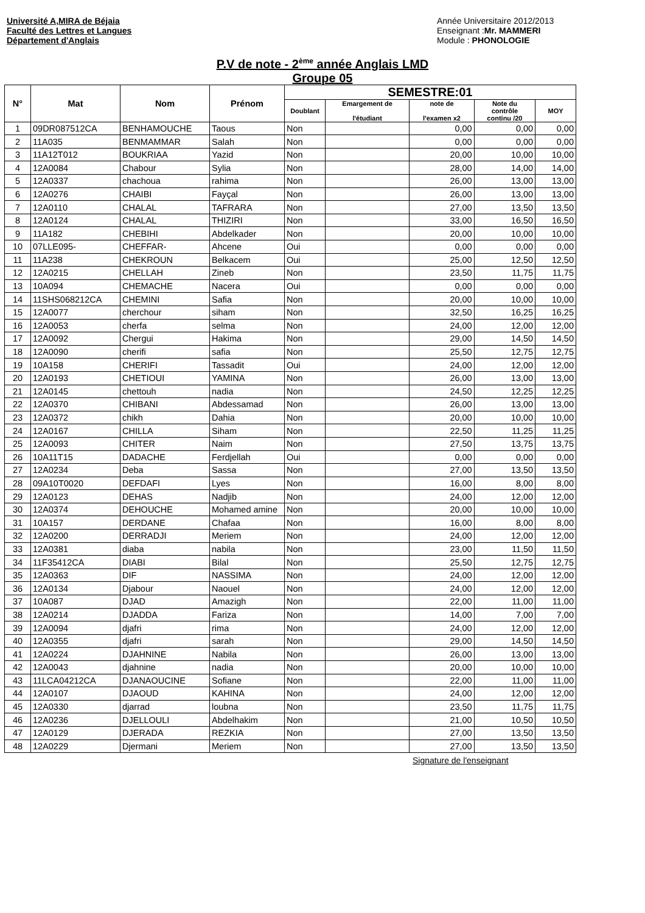Université A,MIRA de Béjaia
Faculté des Lettres et Langues
Département d'Anglais
Année Universitaire 2012/2013
Enseignant :Mr. MAMMERI
Module : PHONOLOGIE
P.V de note - 2<sup>ème</sup> année Anglais LMD
Groupe 05
| N° | Mat | Nom | Prénom | SEMESTRE:01 | | | | |
| --- | --- | --- | --- | --- | --- | --- | --- | --- |
| | | | | Doublant | Emargement de l'étudiant | note de l'examen x2 | Note du contrôle continu /20 | MOY |
| 1 | 09DR087512CA | BENHAMOUCHE | Taous | Non | | 0,00 | 0,00 | 0,00 |
| 2 | 11A035 | BENMAMMAR | Salah | Non | | 0,00 | 0,00 | 0,00 |
| 3 | 11A12T012 | BOUKRIAA | Yazid | Non | | 20,00 | 10,00 | 10,00 |
| 4 | 12A0084 | Chabour | Sylia | Non | | 28,00 | 14,00 | 14,00 |
| 5 | 12A0337 | chachoua | rahima | Non | | 26,00 | 13,00 | 13,00 |
| 6 | 12A0276 | CHAIBI | Fayçal | Non | | 26,00 | 13,00 | 13,00 |
| 7 | 12A0110 | CHALAL | TAFRARA | Non | | 27,00 | 13,50 | 13,50 |
| 8 | 12A0124 | CHALAL | THIZIRI | Non | | 33,00 | 16,50 | 16,50 |
| 9 | 11A182 | CHEBIHI | Abdelkader | Non | | 20,00 | 10,00 | 10,00 |
| 10 | 07LLE095- | CHEFFAR- | Ahcene | Oui | | 0,00 | 0,00 | 0,00 |
| 11 | 11A238 | CHEKROUN | Belkacem | Oui | | 25,00 | 12,50 | 12,50 |
| 12 | 12A0215 | CHELLAH | Zineb | Non | | 23,50 | 11,75 | 11,75 |
| 13 | 10A094 | CHEMACHE | Nacera | Oui | | 0,00 | 0,00 | 0,00 |
| 14 | 11SHS068212CA | CHEMINI | Safia | Non | | 20,00 | 10,00 | 10,00 |
| 15 | 12A0077 | cherchour | siham | Non | | 32,50 | 16,25 | 16,25 |
| 16 | 12A0053 | cherfa | selma | Non | | 24,00 | 12,00 | 12,00 |
| 17 | 12A0092 | Chergui | Hakima | Non | | 29,00 | 14,50 | 14,50 |
| 18 | 12A0090 | cherifi | safia | Non | | 25,50 | 12,75 | 12,75 |
| 19 | 10A158 | CHERIFI | Tassadit | Oui | | 24,00 | 12,00 | 12,00 |
| 20 | 12A0193 | CHETIOUI | YAMINA | Non | | 26,00 | 13,00 | 13,00 |
| 21 | 12A0145 | chettouh | nadia | Non | | 24,50 | 12,25 | 12,25 |
| 22 | 12A0370 | CHIBANI | Abdessamad | Non | | 26,00 | 13,00 | 13,00 |
| 23 | 12A0372 | chikh | Dahia | Non | | 20,00 | 10,00 | 10,00 |
| 24 | 12A0167 | CHILLA | Siham | Non | | 22,50 | 11,25 | 11,25 |
| 25 | 12A0093 | CHITER | Naim | Non | | 27,50 | 13,75 | 13,75 |
| 26 | 10A11T15 | DADACHE | Ferdjellah | Oui | | 0,00 | 0,00 | 0,00 |
| 27 | 12A0234 | Deba | Sassa | Non | | 27,00 | 13,50 | 13,50 |
| 28 | 09A10T0020 | DEFDAFI | Lyes | Non | | 16,00 | 8,00 | 8,00 |
| 29 | 12A0123 | DEHAS | Nadjib | Non | | 24,00 | 12,00 | 12,00 |
| 30 | 12A0374 | DEHOUCHE | Mohamed amine | Non | | 20,00 | 10,00 | 10,00 |
| 31 | 10A157 | DERDANE | Chafaa | Non | | 16,00 | 8,00 | 8,00 |
| 32 | 12A0200 | DERRADJI | Meriem | Non | | 24,00 | 12,00 | 12,00 |
| 33 | 12A0381 | diaba | nabila | Non | | 23,00 | 11,50 | 11,50 |
| 34 | 11F35412CA | DIABI | Bilal | Non | | 25,50 | 12,75 | 12,75 |
| 35 | 12A0363 | DIF | NASSIMA | Non | | 24,00 | 12,00 | 12,00 |
| 36 | 12A0134 | Djabour | Naouel | Non | | 24,00 | 12,00 | 12,00 |
| 37 | 10A087 | DJAD | Amazigh | Non | | 22,00 | 11,00 | 11,00 |
| 38 | 12A0214 | DJADDA | Fariza | Non | | 14,00 | 7,00 | 7,00 |
| 39 | 12A0094 | djafri | rima | Non | | 24,00 | 12,00 | 12,00 |
| 40 | 12A0355 | djafri | sarah | Non | | 29,00 | 14,50 | 14,50 |
| 41 | 12A0224 | DJAHNINE | Nabila | Non | | 26,00 | 13,00 | 13,00 |
| 42 | 12A0043 | djahnine | nadia | Non | | 20,00 | 10,00 | 10,00 |
| 43 | 11LCA04212CA | DJANAOUCINE | Sofiane | Non | | 22,00 | 11,00 | 11,00 |
| 44 | 12A0107 | DJAOUD | KAHINA | Non | | 24,00 | 12,00 | 12,00 |
| 45 | 12A0330 | djarrad | loubna | Non | | 23,50 | 11,75 | 11,75 |
| 46 | 12A0236 | DJELLOULI | Abdelhakim | Non | | 21,00 | 10,50 | 10,50 |
| 47 | 12A0129 | DJERADA | REZKIA | Non | | 27,00 | 13,50 | 13,50 |
| 48 | 12A0229 | Djermani | Meriem | Non | | 27,00 | 13,50 | 13,50 |
Signature de l'enseignant